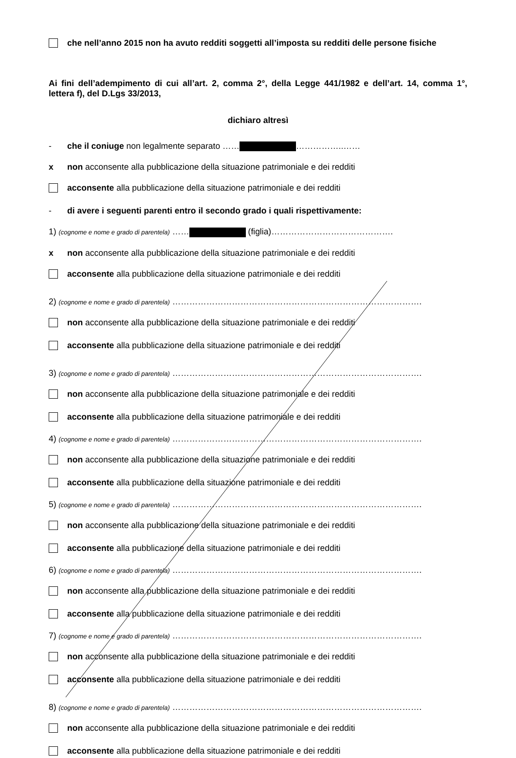che nell’anno 2015 non ha avuto redditi soggetti all’imposta su redditi delle persone fisiche
Ai fini dell’adempimento di cui all’art. 2, comma 2°, della Legge 441/1982 e dell’art. 14, comma 1°, lettera f), del D.Lgs 33/2013,
dichiaro altresì
- che il coniuge non legalmente separato …… ……………..……
x non acconsente alla pubblicazione della situazione patrimoniale e dei redditi
acconsente alla pubblicazione della situazione patrimoniale e dei redditi
- di avere i seguenti parenti entro il secondo grado i quali rispettivamente:
1) (cognome e nome e grado di parentela) …… (figlia)…………………………………….
x non acconsente alla pubblicazione della situazione patrimoniale e dei redditi
acconsente alla pubblicazione della situazione patrimoniale e dei redditi
2) (cognome e nome e grado di parentela) …………………………………………………………………………….
non acconsente alla pubblicazione della situazione patrimoniale e dei redditi
acconsente alla pubblicazione della situazione patrimoniale e dei redditi
3) (cognome e nome e grado di parentela) …………………………………………………………………………….
non acconsente alla pubblicazione della situazione patrimoniale e dei redditi
acconsente alla pubblicazione della situazione patrimoniale e dei redditi
4) (cognome e nome e grado di parentela) …………………………………………………………………………….
non acconsente alla pubblicazione della situazione patrimoniale e dei redditi
acconsente alla pubblicazione della situazione patrimoniale e dei redditi
5) (cognome e nome e grado di parentela) …………………………………………………………………………….
non acconsente alla pubblicazione della situazione patrimoniale e dei redditi
acconsente alla pubblicazione della situazione patrimoniale e dei redditi
6) (cognome e nome e grado di parentela) …………………………………………………………………………….
non acconsente alla pubblicazione della situazione patrimoniale e dei redditi
acconsente alla pubblicazione della situazione patrimoniale e dei redditi
7) (cognome e nome e grado di parentela) …………………………………………………………………………….
non acconsente alla pubblicazione della situazione patrimoniale e dei redditi
acconsente alla pubblicazione della situazione patrimoniale e dei redditi
8) (cognome e nome e grado di parentela) …………………………………………………………………………….
non acconsente alla pubblicazione della situazione patrimoniale e dei redditi
acconsente alla pubblicazione della situazione patrimoniale e dei redditi